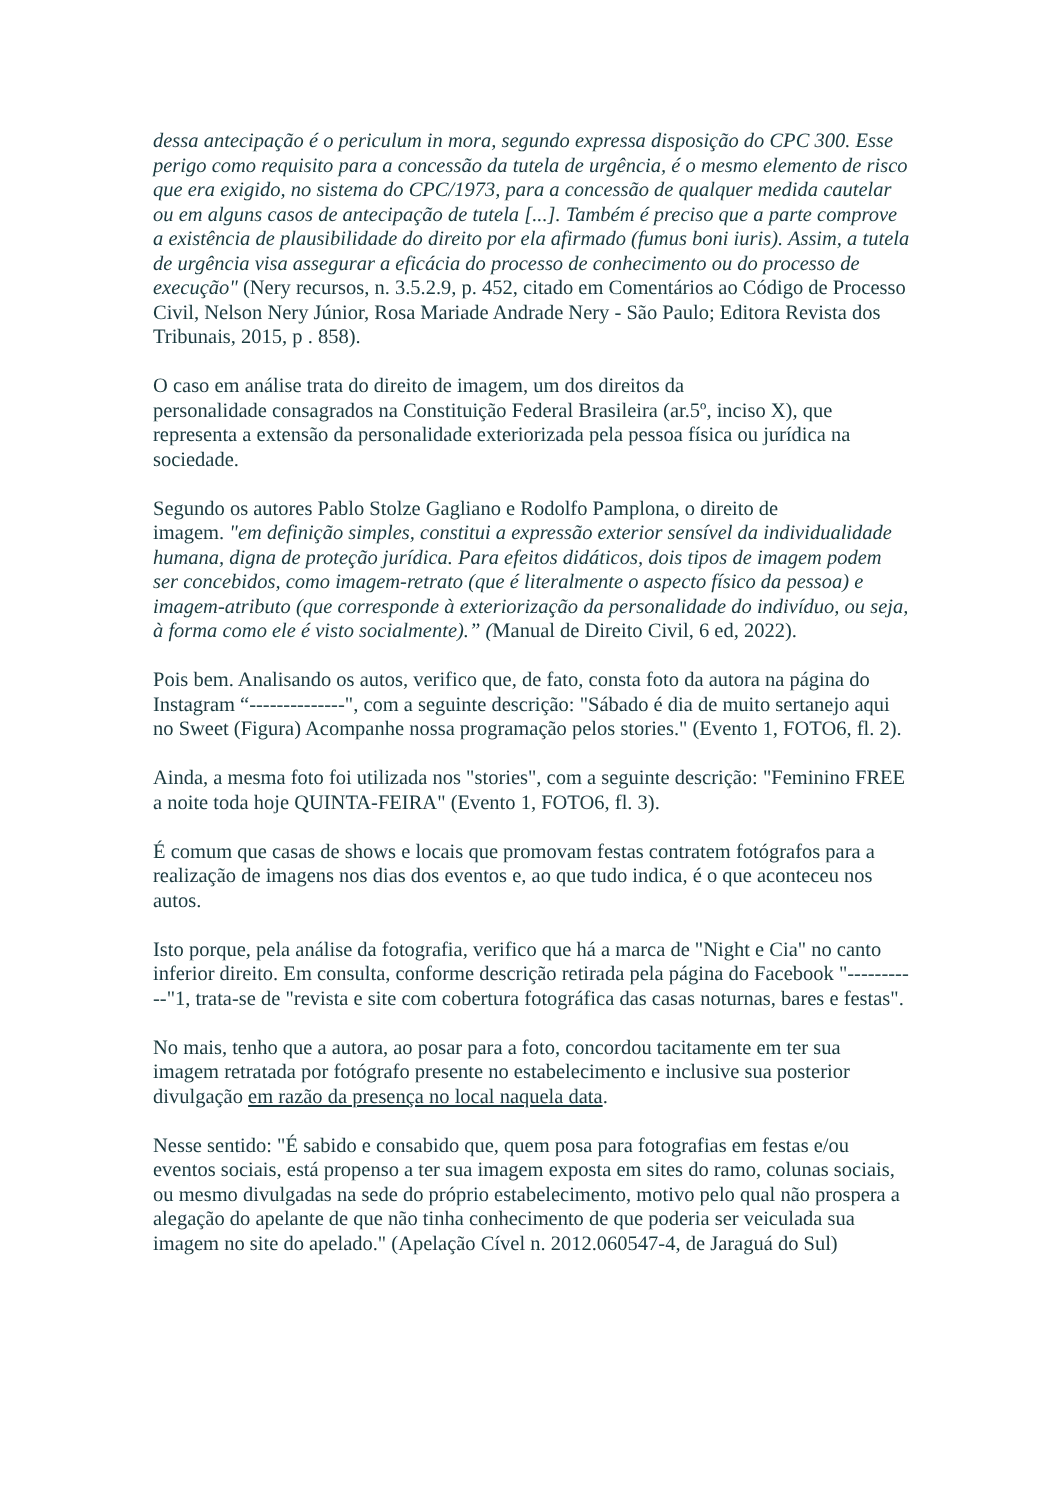dessa antecipação é o periculum in mora, segundo expressa disposição do CPC 300. Esse perigo como requisito para a concessão da tutela de urgência, é o mesmo elemento de risco que era exigido, no sistema do CPC/1973, para a concessão de qualquer medida cautelar ou em alguns casos de antecipação de tutela [...]. Também é preciso que a parte comprove a existência de plausibilidade do direito por ela afirmado (fumus boni iuris). Assim, a tutela de urgência visa assegurar a eficácia do processo de conhecimento ou do processo de execução" (Nery recursos, n. 3.5.2.9, p. 452, citado em Comentários ao Código de Processo Civil, Nelson Nery Júnior, Rosa Mariade Andrade Nery - São Paulo; Editora Revista dos Tribunais, 2015, p . 858).
O caso em análise trata do direito de imagem, um dos direitos da
personalidade consagrados na Constituição Federal Brasileira (ar.5º, inciso X), que representa a extensão da personalidade exteriorizada pela pessoa física ou jurídica na sociedade.
Segundo os autores Pablo Stolze Gagliano e Rodolfo Pamplona, o direito de
imagem. "em definição simples, constitui a expressão exterior sensível da individualidade humana, digna de proteção jurídica. Para efeitos didáticos, dois tipos de imagem podem ser concebidos, como imagem-retrato (que é literalmente o aspecto físico da pessoa) e imagem-atributo (que corresponde à exteriorização da personalidade do indivíduo, ou seja, à forma como ele é visto socialmente).” (Manual de Direito Civil, 6 ed, 2022).
Pois bem. Analisando os autos, verifico que, de fato, consta foto da autora na página do Instagram “--------------", com a seguinte descrição: "Sábado é dia de muito sertanejo aqui no Sweet (Figura) Acompanhe nossa programação pelos stories." (Evento 1, FOTO6, fl. 2).
Ainda, a mesma foto foi utilizada nos "stories", com a seguinte descrição: "Feminino FREE a noite toda hoje QUINTA-FEIRA" (Evento 1, FOTO6, fl. 3).
É comum que casas de shows e locais que promovam festas contratem fotógrafos para a realização de imagens nos dias dos eventos e, ao que tudo indica, é o que aconteceu nos autos.
Isto porque, pela análise da fotografia, verifico que há a marca de "Night e Cia" no canto inferior direito. Em consulta, conforme descrição retirada pela página do Facebook "-----------"1, trata-se de "revista e site com cobertura fotográfica das casas noturnas, bares e festas".
No mais, tenho que a autora, ao posar para a foto, concordou tacitamente em ter sua imagem retratada por fotógrafo presente no estabelecimento e inclusive sua posterior divulgação em razão da presença no local naquela data.
Nesse sentido: "É sabido e consabido que, quem posa para fotografias em festas e/ou eventos sociais, está propenso a ter sua imagem exposta em sites do ramo, colunas sociais, ou mesmo divulgadas na sede do próprio estabelecimento, motivo pelo qual não prospera a alegação do apelante de que não tinha conhecimento de que poderia ser veiculada sua imagem no site do apelado." (Apelação Cível n. 2012.060547-4, de Jaraguá do Sul)